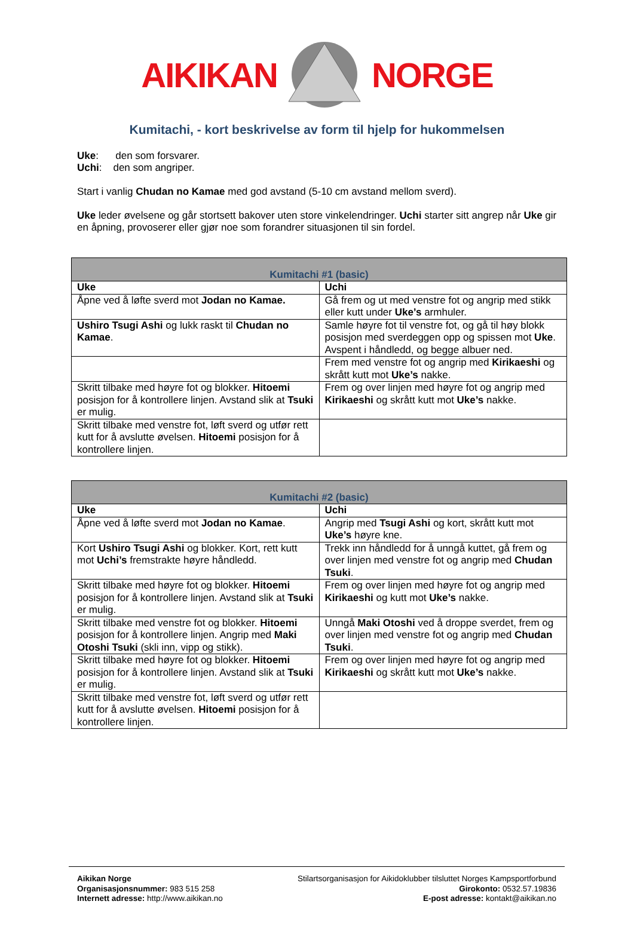AIKIKAN NORGE
Kumitachi, - kort beskrivelse av form til hjelp for hukommelsen
Uke: den som forsvarer.
Uchi: den som angriper.
Start i vanlig Chudan no Kamae med god avstand (5-10 cm avstand mellom sverd).
Uke leder øvelsene og går stortsett bakover uten store vinkelendringer. Uchi starter sitt angrep når Uke gir en åpning, provoserer eller gjør noe som forandrer situasjonen til sin fordel.
| Kumitachi #1 (basic) | |
| --- | --- |
| Uke | Uchi |
| Åpne ved å løfte sverd mot Jodan no Kamae. | Gå frem og ut med venstre fot og angrip med stikk eller kutt under Uke’s armhuler. |
| Ushiro Tsugi Ashi og lukk raskt til Chudan no Kamae . | Samle høyre fot til venstre fot, og gå til høy blokk posisjon med sverdeggen opp og spissen mot Uke . Avspent i håndledd, og begge albuer ned. |
| | Frem med venstre fot og angrip med Kirikaeshi og skrått kutt mot Uke’s nakke. |
| Skritt tilbake med høyre fot og blokker. Hitoemi posisjon for å kontrollere linjen. Avstand slik at Tsuki er mulig. | Frem og over linjen med høyre fot og angrip med Kirikaeshi og skrått kutt mot Uke’s nakke. |
| Skritt tilbake med venstre fot, løft sverd og utfør rett kutt for å avslutte øvelsen. Hitoemi posisjon for å kontrollere linjen. | |
| Kumitachi #2 (basic) | |
| --- | --- |
| Uke | Uchi |
| Åpne ved å løfte sverd mot Jodan no Kamae . | Angrip med Tsugi Ashi og kort, skrått kutt mot Uke’s høyre kne. |
| Kort Ushiro Tsugi Ashi og blokker. Kort, rett kutt mot Uchi’s fremstrakte høyre håndledd. | Trekk inn håndledd for å unngå kuttet, gå frem og over linjen med venstre fot og angrip med Chudan Tsuki . |
| Skritt tilbake med høyre fot og blokker. Hitoemi posisjon for å kontrollere linjen. Avstand slik at Tsuki er mulig. | Frem og over linjen med høyre fot og angrip med Kirikaeshi og kutt mot Uke’s nakke. |
| Skritt tilbake med venstre fot og blokker. Hitoemi posisjon for å kontrollere linjen. Angrip med Maki Otoshi Tsuki (skli inn, vipp og stikk). | Unngå Maki Otoshi ved å droppe sverdet, frem og over linjen med venstre fot og angrip med Chudan Tsuki . |
| Skritt tilbake med høyre fot og blokker. Hitoemi posisjon for å kontrollere linjen. Avstand slik at Tsuki er mulig. | Frem og over linjen med høyre fot og angrip med Kirikaeshi og skrått kutt mot Uke’s nakke. |
| Skritt tilbake med venstre fot, løft sverd og utfør rett kutt for å avslutte øvelsen. Hitoemi posisjon for å kontrollere linjen. | |
Aikikan Norge
Organisasjonsnummer: 983 515 258
Internett adresse: http://www.aikikan.no
Stilartsorganisasjon for Aikidoklubber tilsluttet Norges Kampsportforbund
Girokonto: 0532.57.19836
E-post adresse: kontakt@aikikan.no